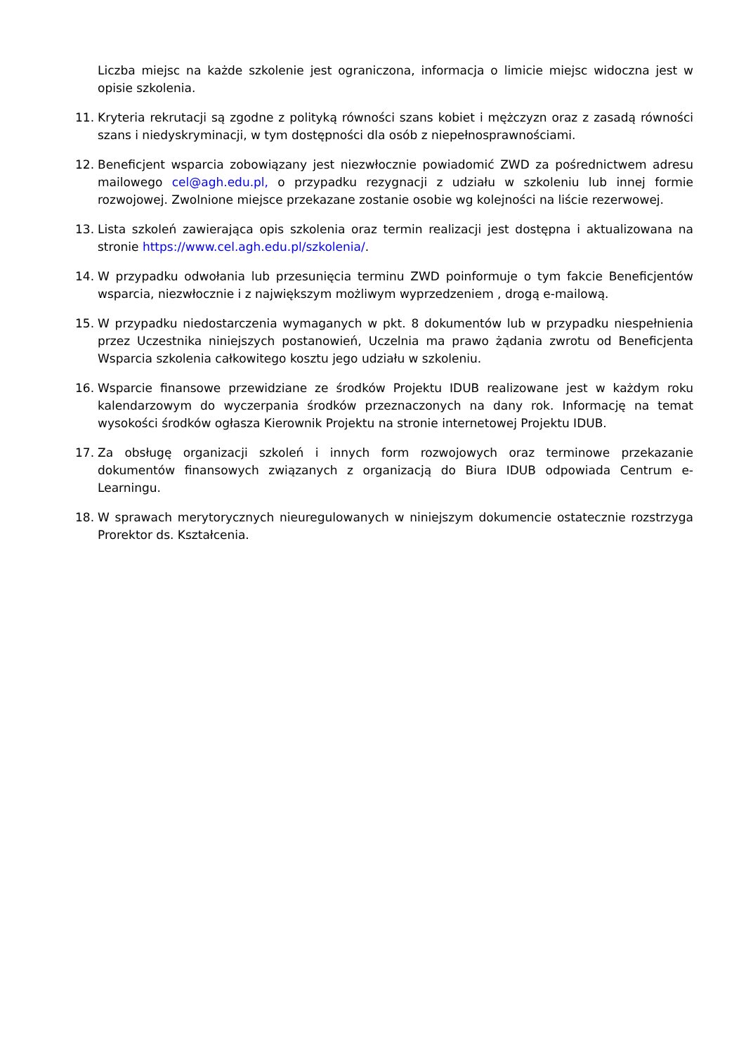Liczba miejsc na każde szkolenie jest ograniczona, informacja o limicie miejsc widoczna jest w opisie szkolenia.
11. Kryteria rekrutacji są zgodne z polityką równości szans kobiet i mężczyzn oraz z zasadą równości szans i niedyskryminacji, w tym dostępności dla osób z niepełnosprawnościami.
12. Beneficjent wsparcia zobowiązany jest niezwłocznie powiadomić ZWD za pośrednictwem adresu mailowego cel@agh.edu.pl, o przypadku rezygnacji z udziału w szkoleniu lub innej formie rozwojowej. Zwolnione miejsce przekazane zostanie osobie wg kolejności na liście rezerwowej.
13. Lista szkoleń zawierająca opis szkolenia oraz termin realizacji jest dostępna i aktualizowana na stronie https://www.cel.agh.edu.pl/szkolenia/.
14. W przypadku odwołania lub przesunięcia terminu ZWD poinformuje o tym fakcie Beneficjentów wsparcia, niezwłocznie i z największym możliwym wyprzedzeniem , drogą e-mailową.
15. W przypadku niedostarczenia wymaganych w pkt. 8 dokumentów lub w przypadku niespełnienia przez Uczestnika niniejszych postanowień, Uczelnia ma prawo żądania zwrotu od Beneficjenta Wsparcia szkolenia całkowitego kosztu jego udziału w szkoleniu.
16. Wsparcie finansowe przewidziane ze środków Projektu IDUB realizowane jest w każdym roku kalendarzowym do wyczerpania środków przeznaczonych na dany rok. Informację na temat wysokości środków ogłasza Kierownik Projektu na stronie internetowej Projektu IDUB.
17. Za obsługę organizacji szkoleń i innych form rozwojowych oraz terminowe przekazanie dokumentów finansowych związanych z organizacją do Biura IDUB odpowiada Centrum e-Learningu.
18. W sprawach merytorycznych nieuregulowanych w niniejszym dokumencie ostatecznie rozstrzyga Prorektor ds. Kształcenia.